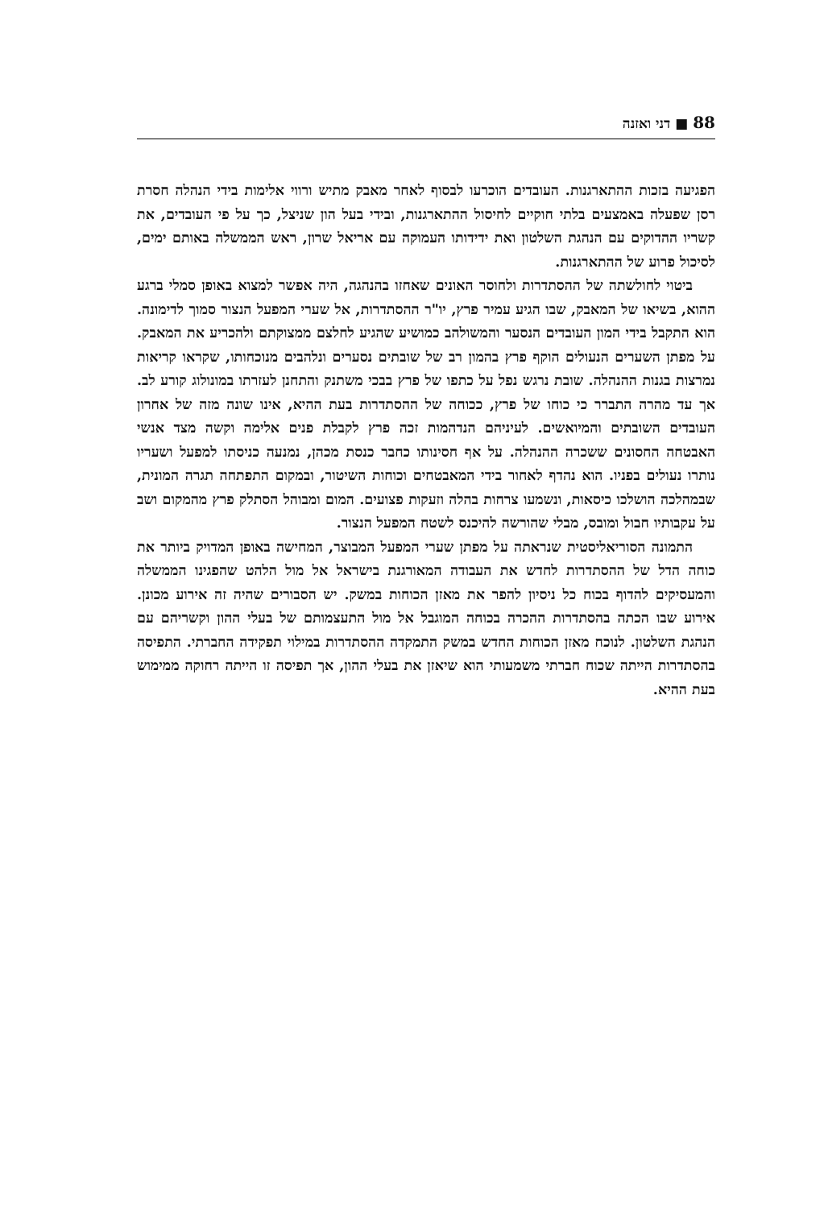88 ■ דני ואזנה
הפגיעה בזכות ההתארגנות. העובדים הוכרעו לבסוף לאחר מאבק מתיש ורווי אלימות בידי הנהלה חסרת רסן שפעלה באמצעים בלתי חוקיים לחיסול ההתארגנות, ובידי בעל הון שניצל, כך על פי העובדים, את קשריו ההדוקים עם הנהגת השלטון ואת ידידותו העמוקה עם אריאל שרון, ראש הממשלה באותם ימים, לסיכול פרוע של ההתארגנות.
ביטוי לחולשתה של ההסתדרות ולחוסר האונים שאחזו בהנהגה, היה אפשר למצוא באופן סמלי ברגע ההוא, בשיאו של המאבק, שבו הגיע עמיר פרץ, יו"ר ההסתדרות, אל שערי המפעל הנצור סמוך לדימונה. הוא התקבל בידי המון העובדים הנסער והמשולהב כמושיע שהגיע לחלצם ממצוקתם ולהכריע את המאבק. על מפתן השערים הנעולים הוקף פרץ בהמון רב של שובתים נסערים ונלהבים מנוכחותו, שקראו קריאות נמרצות בגנות ההנהלה. שובת נרגש נפל על כתפו של פרץ בבכי משתנק והתחנן לעזרתו במונולוג קורע לב. אך עד מהרה התברר כי כוחו של פרץ, ככוחה של ההסתדרות בעת ההיא, אינו שונה מזה של אחרון העובדים השובתים והמיואשים. לעיניהם הנדהמות זכה פרץ לקבלת פנים אלימה וקשה מצד אנשי האבטחה החסונים ששכרה ההנהלה. על אף חסינותו כחבר כנסת מכהן, נמנעה כניסתו למפעל ושעריו נותרו נעולים בפניו. הוא נהדף לאחור בידי המאבטחים וכוחות השיטור, ובמקום התפתחה תגרה המונית, שבמהלכה הושלכו כיסאות, ונשמעו צרחות בהלה וזעקות פצועים. המום ומבוהל הסתלק פרץ מהמקום ושב על עקבותיו חבול ומובס, מבלי שהורשה להיכנס לשטח המפעל הנצור.
התמונה הסוריאליסטית שנראתה על מפתן שערי המפעל המבוצר, המחישה באופן המדויק ביותר את כוחה הדל של ההסתדרות לחדש את העבודה המאורגנת בישראל אל מול הלהט שהפגינו הממשלה והמעסיקים להדוף בכוח כל ניסיון להפר את מאזן הכוחות במשק. יש הסבורים שהיה זה אירוע מכונן. אירוע שבו הכתה בהסתדרות ההכרה בכוחה המוגבל אל מול התעצמותם של בעלי ההון וקשריהם עם הנהגת השלטון. לנוכח מאזן הכוחות החדש במשק התמקדה ההסתדרות במילוי תפקידה החברתי. התפיסה בהסתדרות הייתה שכוח חברתי משמעותי הוא שיאזן את בעלי ההון, אך תפיסה זו הייתה רחוקה ממימוש בעת ההיא.